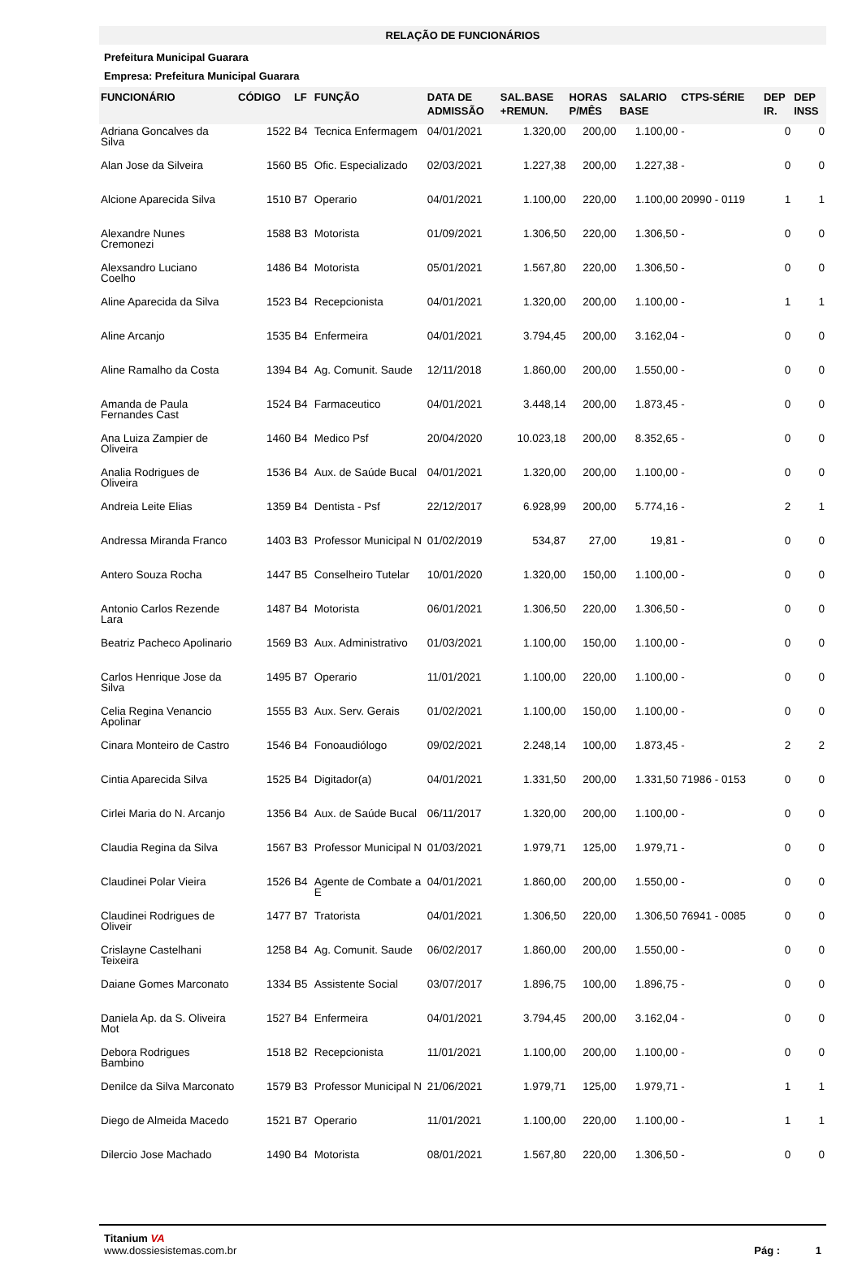RELAÇÃO DE FUNCIONÁRIOS
Prefeitura Municipal Guarara
Empresa: Prefeitura Municipal Guarara
| FUNCIONÁRIO | CÓDIGO | LF | FUNÇÃO | DATA DE ADMISSÃO | SAL.BASE +REMUN. | HORAS P/MÊS | SALARIO BASE | CTPS-SÉRIE | DEP IR. | DEP INSS |
| --- | --- | --- | --- | --- | --- | --- | --- | --- | --- | --- |
| Adriana Goncalves da Silva | 1522 | B4 | Tecnica Enfermagem | 04/01/2021 | 1.320,00 | 200,00 | 1.100,00 | - | 0 | 0 |
| Alan Jose da Silveira | 1560 | B5 | Ofic. Especializado | 02/03/2021 | 1.227,38 | 200,00 | 1.227,38 | - | 0 | 0 |
| Alcione Aparecida Silva | 1510 | B7 | Operario | 04/01/2021 | 1.100,00 | 220,00 | 1.100,00 | 20990 - 0119 | 1 | 1 |
| Alexandre Nunes Cremonezi | 1588 | B3 | Motorista | 01/09/2021 | 1.306,50 | 220,00 | 1.306,50 | - | 0 | 0 |
| Alexsandro Luciano Coelho | 1486 | B4 | Motorista | 05/01/2021 | 1.567,80 | 220,00 | 1.306,50 | - | 0 | 0 |
| Aline Aparecida da Silva | 1523 | B4 | Recepcionista | 04/01/2021 | 1.320,00 | 200,00 | 1.100,00 | - | 1 | 1 |
| Aline Arcanjo | 1535 | B4 | Enfermeira | 04/01/2021 | 3.794,45 | 200,00 | 3.162,04 | - | 0 | 0 |
| Aline Ramalho da Costa | 1394 | B4 | Ag. Comunit. Saude | 12/11/2018 | 1.860,00 | 200,00 | 1.550,00 | - | 0 | 0 |
| Amanda de Paula Fernandes Cast | 1524 | B4 | Farmaceutico | 04/01/2021 | 3.448,14 | 200,00 | 1.873,45 | - | 0 | 0 |
| Ana Luiza Zampier de Oliveira | 1460 | B4 | Medico Psf | 20/04/2020 | 10.023,18 | 200,00 | 8.352,65 | - | 0 | 0 |
| Analia Rodrigues de Oliveira | 1536 | B4 | Aux. de Saúde Bucal | 04/01/2021 | 1.320,00 | 200,00 | 1.100,00 | - | 0 | 0 |
| Andreia Leite Elias | 1359 | B4 | Dentista - Psf | 22/12/2017 | 6.928,99 | 200,00 | 5.774,16 | - | 2 | 1 |
| Andressa Miranda Franco | 1403 | B3 | Professor Municipal N | 01/02/2019 | 534,87 | 27,00 | 19,81 | - | 0 | 0 |
| Antero Souza Rocha | 1447 | B5 | Conselheiro Tutelar | 10/01/2020 | 1.320,00 | 150,00 | 1.100,00 | - | 0 | 0 |
| Antonio Carlos Rezende Lara | 1487 | B4 | Motorista | 06/01/2021 | 1.306,50 | 220,00 | 1.306,50 | - | 0 | 0 |
| Beatriz Pacheco Apolinario | 1569 | B3 | Aux. Administrativo | 01/03/2021 | 1.100,00 | 150,00 | 1.100,00 | - | 0 | 0 |
| Carlos Henrique Jose da Silva | 1495 | B7 | Operario | 11/01/2021 | 1.100,00 | 220,00 | 1.100,00 | - | 0 | 0 |
| Celia Regina Venancio Apolinar | 1555 | B3 | Aux. Serv. Gerais | 01/02/2021 | 1.100,00 | 150,00 | 1.100,00 | - | 0 | 0 |
| Cinara Monteiro de Castro | 1546 | B4 | Fonoaudiólogo | 09/02/2021 | 2.248,14 | 100,00 | 1.873,45 | - | 2 | 2 |
| Cintia Aparecida Silva | 1525 | B4 | Digitador(a) | 04/01/2021 | 1.331,50 | 200,00 | 1.331,50 | 71986 - 0153 | 0 | 0 |
| Cirlei Maria do N. Arcanjo | 1356 | B4 | Aux. de Saúde Bucal | 06/11/2017 | 1.320,00 | 200,00 | 1.100,00 | - | 0 | 0 |
| Claudia Regina da Silva | 1567 | B3 | Professor Municipal N | 01/03/2021 | 1.979,71 | 125,00 | 1.979,71 | - | 0 | 0 |
| Claudinei Polar Vieira | 1526 | B4 | Agente de Combate a E | 04/01/2021 | 1.860,00 | 200,00 | 1.550,00 | - | 0 | 0 |
| Claudinei Rodrigues de Oliveir | 1477 | B7 | Tratorista | 04/01/2021 | 1.306,50 | 220,00 | 1.306,50 | 76941 - 0085 | 0 | 0 |
| Crislayne Castelhani Teixeira | 1258 | B4 | Ag. Comunit. Saude | 06/02/2017 | 1.860,00 | 200,00 | 1.550,00 | - | 0 | 0 |
| Daiane Gomes Marconato | 1334 | B5 | Assistente Social | 03/07/2017 | 1.896,75 | 100,00 | 1.896,75 | - | 0 | 0 |
| Daniela Ap. da S. Oliveira Mot | 1527 | B4 | Enfermeira | 04/01/2021 | 3.794,45 | 200,00 | 3.162,04 | - | 0 | 0 |
| Debora Rodrigues Bambino | 1518 | B2 | Recepcionista | 11/01/2021 | 1.100,00 | 200,00 | 1.100,00 | - | 0 | 0 |
| Denilce da Silva Marconato | 1579 | B3 | Professor Municipal N | 21/06/2021 | 1.979,71 | 125,00 | 1.979,71 | - | 1 | 1 |
| Diego de Almeida Macedo | 1521 | B7 | Operario | 11/01/2021 | 1.100,00 | 220,00 | 1.100,00 | - | 1 | 1 |
| Dilercio Jose Machado | 1490 | B4 | Motorista | 08/01/2021 | 1.567,80 | 220,00 | 1.306,50 | - | 0 | 0 |
Titanium VA
www.dossiesistemas.com.br
Pág : 1